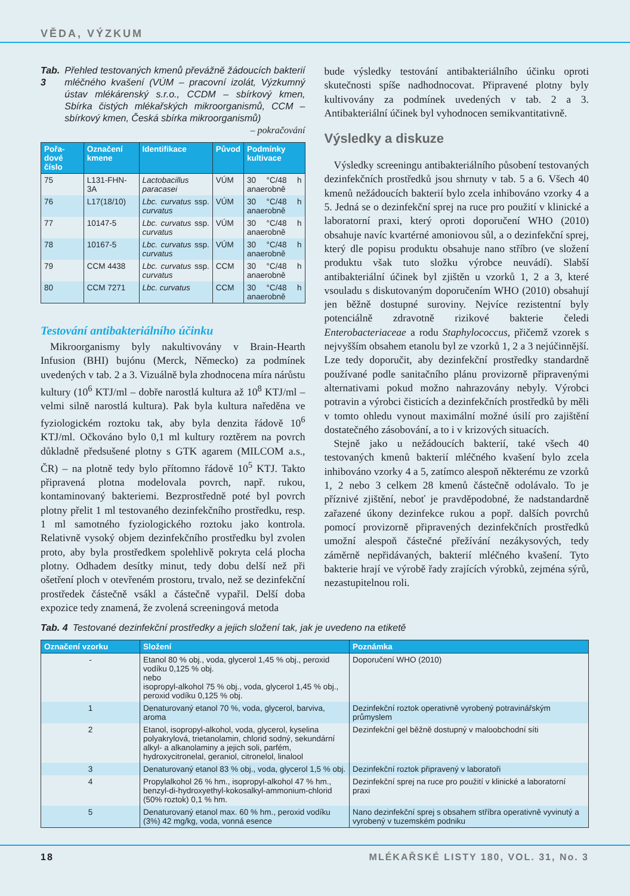VĚDA, VÝZKUM
Tab. 3 Přehled testovaných kmenů převážně žádoucích bakterií mléčného kvašení (VÚM – pracovní izolát, Výzkumný ústav mlékárenský s.r.o., CCDM – sbírkový kmen, Sbírka čistých mlékařských mikroorganismů, CCM – sbírkový kmen, Česká sbírka mikroorganismů) – pokračování
| Pořa-dové číslo | Označení kmene | Identifikace | Původ | Podmínky kultivace |
| --- | --- | --- | --- | --- |
| 75 | L131-FHN-3A | Lactobacillus paracasei | VÚM | 30 °C/48 h anaerobně |
| 76 | L17(18/10) | Lbc. curvatus ssp. curvatus | VÚM | 30 °C/48 h anaerobně |
| 77 | 10147-5 | Lbc. curvatus ssp. curvatus | VÚM | 30 °C/48 h anaerobně |
| 78 | 10167-5 | Lbc. curvatus ssp. curvatus | VÚM | 30 °C/48 h anaerobně |
| 79 | CCM 4438 | Lbc. curvatus ssp. curvatus | CCM | 30 °C/48 h anaerobně |
| 80 | CCM 7271 | Lbc. curvatus | CCM | 30 °C/48 h anaerobně |
Testování antibakteriálního účinku
Mikroorganismy byly nakultivovány v Brain-Hearth Infusion (BHI) bujónu (Merck, Německo) za podmínek uvedených v tab. 2 a 3. Vizuálně byla zhodnocena míra nárůstu kultury (10<sup>6</sup> KTJ/ml – dobře narostlá kultura až 10<sup>8</sup> KTJ/ml – velmi silně narostlá kultura). Pak byla kultura naředěna ve fyziologickém roztoku tak, aby byla denzita řádově 10<sup>6</sup> KTJ/ml. Očkováno bylo 0,1 ml kultury roztěrem na povrch důkladně předsušené plotny s GTK agarem (MILCOM a.s., ČR) – na plotně tedy bylo přítomno řádově 10<sup>5</sup> KTJ. Takto připravená plotna modelovala povrch, např. rukou, kontaminovaný bakteriemi. Bezprostředně poté byl povrch plotny přelit 1 ml testovaného dezinfekčního prostředku, resp. 1 ml samotného fyziologického roztoku jako kontrola. Relativně vysoký objem dezinfekčního prostředku byl zvolen proto, aby byla prostředkem spolehlivě pokryta celá plocha plotny. Odhadem desítky minut, tedy dobu delší než při ošetření ploch v otevřeném prostoru, trvalo, než se dezinfekční prostředek částečně vsákl a částečně vypařil. Delší doba expozice tedy znamená, že zvolená screeningová metoda
bude výsledky testování antibakteriálního účinku oproti skutečnosti spíše nadhodnocovat. Připravené plotny byly kultivovány za podmínek uvedených v tab. 2 a 3. Antibakteriální účinek byl vyhodnocen semikvantitativně.
Výsledky a diskuze
Výsledky screeningu antibakteriálního působení testovaných dezinfekčních prostředků jsou shrnuty v tab. 5 a 6. Všech 40 kmenů nežádoucích bakterií bylo zcela inhibováno vzorky 4 a 5. Jedná se o dezinfekční sprej na ruce pro použití v klinické a laboratorní praxi, který oproti doporučení WHO (2010) obsahuje navíc kvartérné amoniovou sůl, a o dezinfekční sprej, který dle popisu produktu obsahuje nano stříbro (ve složení produktu však tuto složku výrobce neuvádí). Slabší antibakteriální účinek byl zjištěn u vzorků 1, 2 a 3, které vsouladu s diskutovaným doporučením WHO (2010) obsahují jen běžně dostupné suroviny. Nejvíce rezistentní byly potenciálně zdravotně rizikové bakterie čeledi Enterobacteriaceae a rodu Staphylococcus, přičemž vzorek s nejvyšším obsahem etanolu byl ze vzorků 1, 2 a 3 nejúčinnější. Lze tedy doporučit, aby dezinfekční prostředky standardně používané podle sanitačního plánu provizorně připravenými alternativami pokud možno nahrazovány nebyly. Výrobci potravin a výrobci čisticích a dezinfekčních prostředků by měli v tomto ohledu vynout maximální možné úsilí pro zajištění dostatečného zásobování, a to i v krizových situacích.
Stejně jako u nežádoucích bakterií, také všech 40 testovaných kmenů bakterií mléčného kvašení bylo zcela inhibováno vzorky 4 a 5, zatímco alespoň některému ze vzorků 1, 2 nebo 3 celkem 28 kmenů částečně odolávalo. To je příznivé zjištění, neboť je pravděpodobné, že nadstandardně zařazené úkony dezinfekce rukou a popř. dalších povrchů pomocí provizorně připravených dezinfekčních prostředků umožní alespoň částečné přežívání nezákysových, tedy záměrně nepřidávaných, bakterií mléčného kvašení. Tyto bakterie hrají ve výrobě řady zrajících výrobků, zejména sýrů, nezastupitelnou roli.
Tab. 4 Testované dezinfekční prostředky a jejich složení tak, jak je uvedeno na etiketě
| Označení vzorku | Složení | Poznámka |
| --- | --- | --- |
| - | Etanol 80 % obj., voda, glycerol 1,45 % obj., peroxid vodíku 0,125 % obj. nebo isopropyl-alkohol 75 % obj., voda, glycerol 1,45 % obj., peroxid vodíku 0,125 % obj. | Doporučení WHO (2010) |
| 1 | Denaturovaný etanol 70 %, voda, glycerol, barviva, aroma | Dezinfekční roztok operativně vyrobený potravinářským průmyslem |
| 2 | Etanol, isopropyl-alkohol, voda, glycerol, kyselina polyakrylová, trietanolamin, chlorid sodný, sekundární alkyl- a alkanolaminy a jejich soli, parfém, hydroxycitronelal, geraniol, citronelol, linalool | Dezinfekční gel běžně dostupný v maloobchodní síti |
| 3 | Denaturovaný etanol 83 % obj., voda, glycerol 1,5 % obj. | Dezinfekční roztok připravený v laboratoři |
| 4 | Propylalkohol 26 % hm., isopropyl-alkohol 47 % hm., benzyl-di-hydroxyethyl-kokosalkyl-ammonium-chlorid (50% roztok) 0,1 % hm. | Dezinfekční sprej na ruce pro použití v klinické a laboratorní praxi |
| 5 | Denaturovaný etanol max. 60 % hm., peroxid vodíku (3%) 42 mg/kg, voda, vonná esence | Nano dezinfekční sprej s obsahem stříbra operativně vyvinutý a vyrobený v tuzemském podniku |
18 MLÉKAŘSKÉ LISTY 180, VOL. 31, No. 3